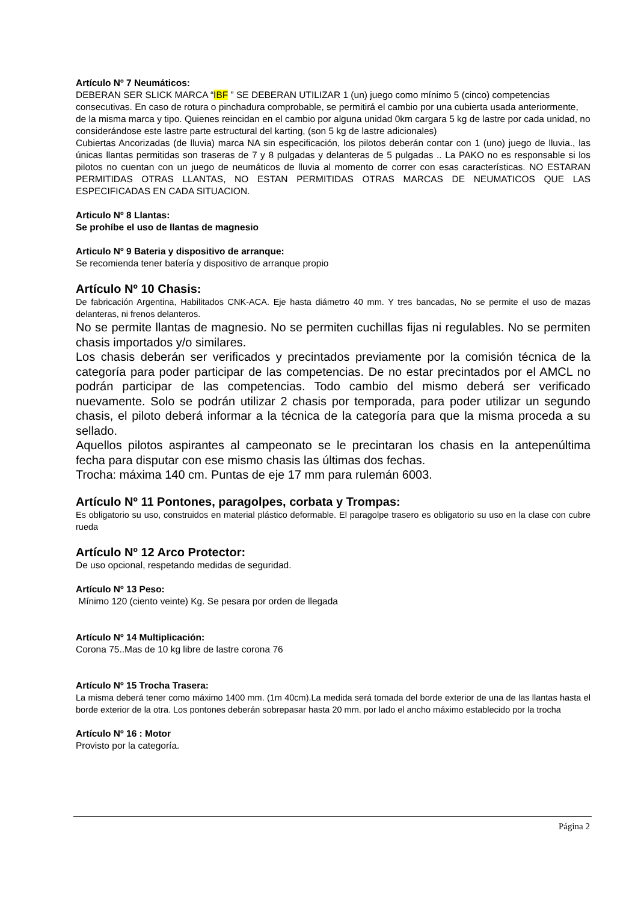Artículo Nº 7 Neumáticos:
DEBERAN SER SLICK MARCA “IBF ” SE DEBERAN UTILIZAR 1 (un) juego como mínimo 5 (cinco) competencias consecutivas. En caso de rotura o pinchadura comprobable, se permitirá el cambio por una cubierta usada anteriormente, de la misma marca y tipo. Quienes reincidan en el cambio por alguna unidad 0km cargara 5 kg de lastre por cada unidad, no considerándose este lastre parte estructural del karting, (son 5 kg de lastre adicionales)
Cubiertas Ancorizadas (de lluvia) marca NA sin especificación, los pilotos deberán contar con 1 (uno) juego de lluvia., las únicas llantas permitidas son traseras de 7 y 8 pulgadas y delanteras de 5 pulgadas .. La PAKO no es responsable si los pilotos no cuentan con un juego de neumáticos de lluvia al momento de correr con esas características. NO ESTARAN PERMITIDAS OTRAS LLANTAS, NO ESTAN PERMITIDAS OTRAS MARCAS DE NEUMATICOS QUE LAS ESPECIFICADAS EN CADA SITUACION.
Articulo Nº 8 Llantas:
Se prohíbe el uso de llantas de magnesio
Articulo Nº 9 Bateria y dispositivo de arranque:
Se recomienda tener batería y dispositivo de arranque propio
Artículo Nº 10 Chasis:
De fabricación Argentina, Habilitados CNK-ACA. Eje hasta diámetro 40 mm. Y tres bancadas, No se permite el uso de mazas delanteras, ni frenos delanteros.
No se permite llantas de magnesio. No se permiten cuchillas fijas ni regulables. No se permiten chasis importados y/o similares.
Los chasis deberán ser verificados y precintados previamente por la comisión técnica de la categoría para poder participar de las competencias. De no estar precintados por el AMCL no podrán participar de las competencias. Todo cambio del mismo deberá ser verificado nuevamente. Solo se podrán utilizar 2 chasis por temporada, para poder utilizar un segundo chasis, el piloto deberá informar a la técnica de la categoría para que la misma proceda a su sellado.
Aquellos pilotos aspirantes al campeonato se le precintaran los chasis en la antepenúltima fecha para disputar con ese mismo chasis las últimas dos fechas.
Trocha: máxima 140 cm. Puntas de eje 17 mm para rulemán 6003.
Artículo Nº 11 Pontones, paragolpes, corbata y Trompas:
Es obligatorio su uso, construidos en material plástico deformable. El paragolpe trasero es obligatorio su uso en la clase con cubre rueda
Artículo Nº 12 Arco Protector:
De uso opcional, respetando medidas de seguridad.
Artículo Nº 13 Peso:
Mínimo 120 (ciento veinte) Kg. Se pesara por orden de llegada
Artículo Nº 14 Multiplicación:
Corona 75..Mas de 10 kg libre de lastre corona 76
Artículo Nº 15 Trocha Trasera:
La misma deberá tener como máximo 1400 mm. (1m 40cm).La medida será tomada del borde exterior de una de las llantas hasta el borde exterior de la otra. Los pontones deberán sobrepasar hasta 20 mm. por lado el ancho máximo establecido por la trocha
Artículo Nº 16 : Motor
Provisto por la categoría.
Página 2